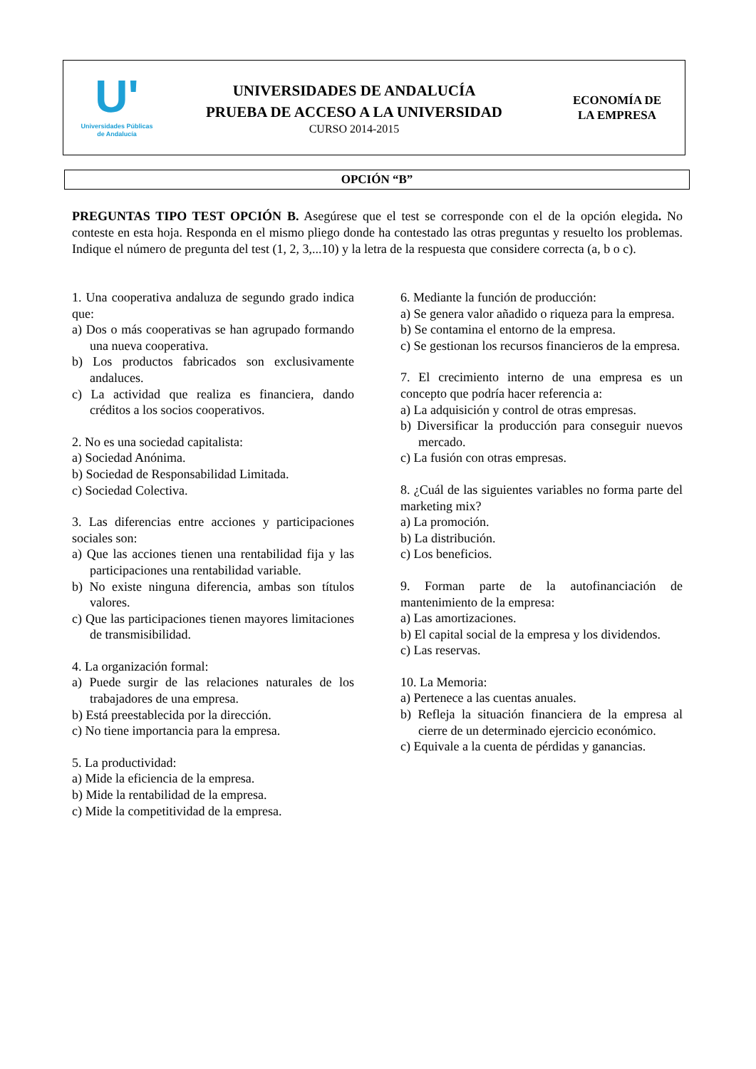U'
Universidades Públicas
de Andalucía
UNIVERSIDADES DE ANDALUCÍA
PRUEBA DE ACCESO A LA UNIVERSIDAD
CURSO 2014-2015
ECONOMÍA DE
LA EMPRESA
OPCIÓN “B”
PREGUNTAS TIPO TEST OPCIÓN B. Asegúrese que el test se corresponde con el de la opción elegida. No conteste en esta hoja. Responda en el mismo pliego donde ha contestado las otras preguntas y resuelto los problemas. Indique el número de pregunta del test (1, 2, 3,...10) y la letra de la respuesta que considere correcta (a, b o c).
1. Una cooperativa andaluza de segundo grado indica que:
a) Dos o más cooperativas se han agrupado formando una nueva cooperativa.
b) Los productos fabricados son exclusivamente andaluces.
c) La actividad que realiza es financiera, dando créditos a los socios cooperativos.
2. No es una sociedad capitalista:
a) Sociedad Anónima.
b) Sociedad de Responsabilidad Limitada.
c) Sociedad Colectiva.
3. Las diferencias entre acciones y participaciones sociales son:
a) Que las acciones tienen una rentabilidad fija y las participaciones una rentabilidad variable.
b) No existe ninguna diferencia, ambas son títulos valores.
c) Que las participaciones tienen mayores limitaciones de transmisibilidad.
4. La organización formal:
a) Puede surgir de las relaciones naturales de los trabajadores de una empresa.
b) Está preestablecida por la dirección.
c) No tiene importancia para la empresa.
5. La productividad:
a) Mide la eficiencia de la empresa.
b) Mide la rentabilidad de la empresa.
c) Mide la competitividad de la empresa.
6. Mediante la función de producción:
a) Se genera valor añadido o riqueza para la empresa.
b) Se contamina el entorno de la empresa.
c) Se gestionan los recursos financieros de la empresa.
7. El crecimiento interno de una empresa es un concepto que podría hacer referencia a:
a) La adquisición y control de otras empresas.
b) Diversificar la producción para conseguir nuevos mercado.
c) La fusión con otras empresas.
8. ¿Cuál de las siguientes variables no forma parte del marketing mix?
a) La promoción.
b) La distribución.
c) Los beneficios.
9. Forman parte de la autofinanciación de mantenimiento de la empresa:
a) Las amortizaciones.
b) El capital social de la empresa y los dividendos.
c) Las reservas.
10. La Memoria:
a) Pertenece a las cuentas anuales.
b) Refleja la situación financiera de la empresa al cierre de un determinado ejercicio económico.
c) Equivale a la cuenta de pérdidas y ganancias.